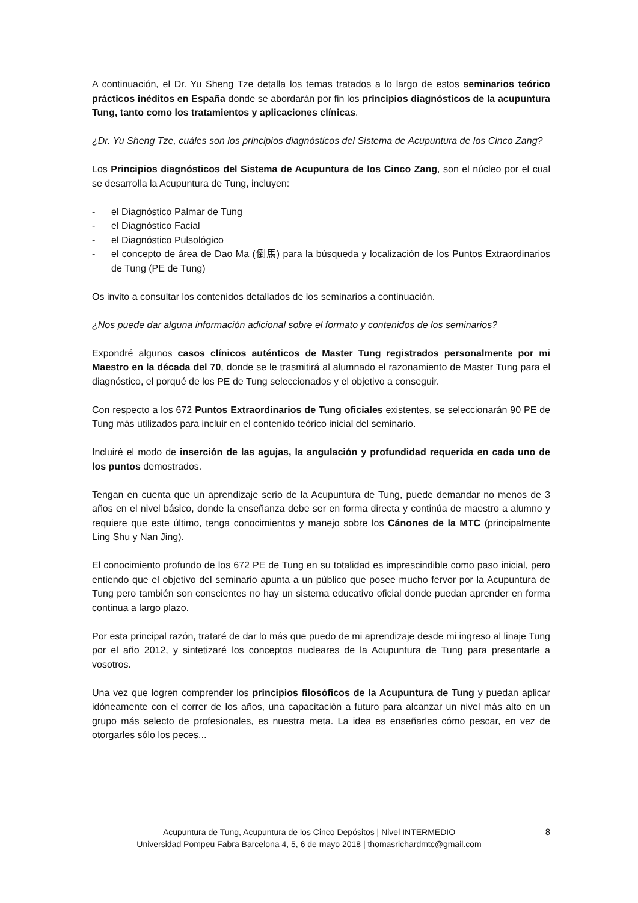A continuación, el Dr. Yu Sheng Tze detalla los temas tratados a lo largo de estos seminarios teórico prácticos inéditos en España donde se abordarán por fin los principios diagnósticos de la acupuntura Tung, tanto como los tratamientos y aplicaciones clínicas.
¿Dr. Yu Sheng Tze, cuáles son los principios diagnósticos del Sistema de Acupuntura de los Cinco Zang?
Los Principios diagnósticos del Sistema de Acupuntura de los Cinco Zang, son el núcleo por el cual se desarrolla la Acupuntura de Tung, incluyen:
- el Diagnóstico Palmar de Tung
- el Diagnóstico Facial
- el Diagnóstico Pulsológico
- el concepto de área de Dao Ma (倒馬) para la búsqueda y localización de los Puntos Extraordinarios de Tung (PE de Tung)
Os invito a consultar los contenidos detallados de los seminarios a continuación.
¿Nos puede dar alguna información adicional sobre el formato y contenidos de los seminarios?
Expondré algunos casos clínicos auténticos de Master Tung registrados personalmente por mi Maestro en la década del 70, donde se le trasmitirá al alumnado el razonamiento de Master Tung para el diagnóstico, el porqué de los PE de Tung seleccionados y el objetivo a conseguir.
Con respecto a los 672 Puntos Extraordinarios de Tung oficiales existentes, se seleccionarán 90 PE de Tung más utilizados para incluir en el contenido teórico inicial del seminario.
Incluiré el modo de inserción de las agujas, la angulación y profundidad requerida en cada uno de los puntos demostrados.
Tengan en cuenta que un aprendizaje serio de la Acupuntura de Tung, puede demandar no menos de 3 años en el nivel básico, donde la enseñanza debe ser en forma directa y continúa de maestro a alumno y requiere que este último, tenga conocimientos y manejo sobre los Cánones de la MTC (principalmente Ling Shu y Nan Jing).
El conocimiento profundo de los 672 PE de Tung en su totalidad es imprescindible como paso inicial, pero entiendo que el objetivo del seminario apunta a un público que posee mucho fervor por la Acupuntura de Tung pero también son conscientes no hay un sistema educativo oficial donde puedan aprender en forma continua a largo plazo.
Por esta principal razón, trataré de dar lo más que puedo de mi aprendizaje desde mi ingreso al linaje Tung por el año 2012, y sintetizaré los conceptos nucleares de la Acupuntura de Tung para presentarle a vosotros.
Una vez que logren comprender los principios filosóficos de la Acupuntura de Tung y puedan aplicar idóneamente con el correr de los años, una capacitación a futuro para alcanzar un nivel más alto en un grupo más selecto de profesionales, es nuestra meta. La idea es enseñarles cómo pescar, en vez de otorgarles sólo los peces...
Acupuntura de Tung, Acupuntura de los Cinco Depósitos | Nivel INTERMEDIO
Universidad Pompeu Fabra Barcelona 4, 5, 6 de mayo 2018 | thomasrichardmtc@gmail.com
8